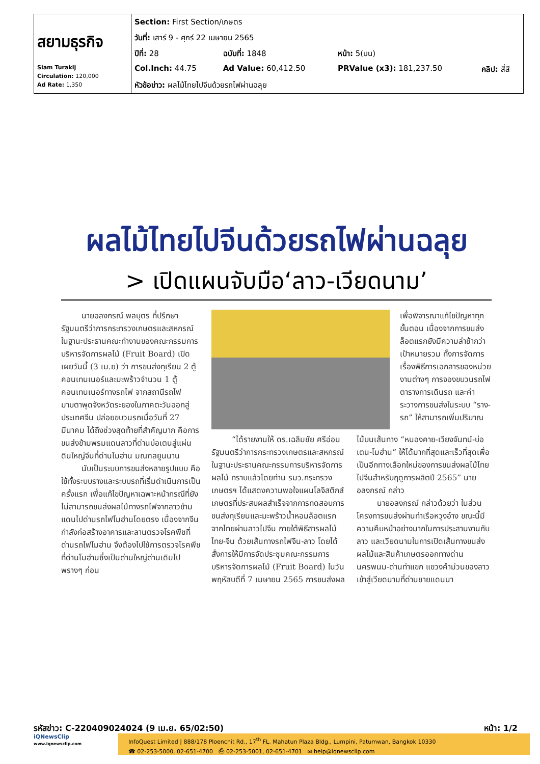| สยามธุรกิจ Siam Turakij Circulation: 120,000 Ad Rate: 1,350 | Section: First Section/เกษตร | | | |
| | วันที่: เสาร์ 9 - ศุกร์ 22 เมษายน 2565 | | | |
| | ปีที่: 28 | ฉบับที่: 1848 | หน้า: 5(บน) | |
| | Col.Inch: 44.75 | Ad Value: 60,412.50 | PRValue (x3): 181,237.50 | คลิป: สี่สี |
| | หัวข้อข่าว: ผลไม้ไทยไปจีนด้วยรถไฟผ่านฉลุย | | | |
ผลไม้ไทยไปจีนด้วยรถไฟผ่านฉลุย
> เปิดแผนจับมือ‘ลาว-เวียดนาม’
นายอลงกรณ์ พลบุตร ที่ปรึกษารัฐมนตรีว่าการกระทรวงเกษตรและสหกรณ์ ในฐานะประธานคณะทำงานของคณะกรรมการบริหารจัดการผลไม้ (Fruit Board) เปิดเผยวันนี้ (3 เม.ย) ว่า การขนส่งทุเรียน 2 ตู้คอนเทนเนอร์และมะพร้าวจำนวน 1 ตู้คอนเทนเนอร์ทางรถไฟ จากสถานีรถไฟมาบตาพุดจังหวัดระยองในภาคตะวันออกสู่ประเทศจีน ปล่อยขบวนรถเมื่อวันที่ 27 มีนาคม ได้ถึงช่วงสุดท้ายที่สำคัญมาก คือการขนส่งข้ามพรมแดนลาวที่ด่านบ่อเตนสู่แผ่นดินใหญ่จีนที่ด่านโมฮ่าน มณฑลยูนนาน
นับเป็นระบบการขนส่งหลายรูปแบบ คือใช้ทั้งระบบรางและระบบรถที่เริ่มดำเนินการเป็นครั้งแรก เพื่อแก้ไขปัญหาเฉพาะหน้ากรณีที่ยังไม่สามารถขนส่งผลไม้ทางรถไฟจากลาวข้ามแดนไปด่านรถไฟโมฮ่านโดยตรง เนื่องจากจีนกำลังก่อสร้างอาคารและลานตรวจโรคพืชที่ด่านรถไฟโมฮ่าน จึงต้องไปใช้การตรวจโรคพืชที่ด่านโมฮ่านซึ่งเป็นด่านใหญ่ด่านเดิมไปพรางๆ ก่อน
เพื่อพิจารณาแก้ไขปัญหาทุกขั้นตอน เนื่องจากการขนส่งล็อตแรกยังมีความล่าช้ากว่าเป้าหมายรวม ทั้งการจัดการเรื่องพิธีการเอกสารของหน่วยงานต่างๆ การจองขบวนรถไฟ ตารางการเดินรถ และค่าระวางการขนส่งในระบบ “ราง-รถ” ให้สามารถเพิ่มปริมาณ
“ได้รายงานให้ ดร.เฉลิมชัย ศรีอ่อน รัฐมนตรีว่าการกระทรวงเกษตรและสหกรณ์ ในฐานะประธานคณะกรรมการบริหารจัดการผลไม้ ทราบแล้วโดยท่าน รมว.กระทรวงเกษตรฯ ได้แสดงความพอใจแผนโลจิสติกส์เกษตรที่ประสบผลสำเร็จจากการทดสอบการขนส่งทุเรียนและมะพร้าวน้ำหอมล็อตแรกจากไทยผ่านลาวไปจีน ภายใต้พิธีสารผลไม้ไทย-จีน ด้วยเส้นทางรถไฟจีน-ลาว โดยได้สั่งการให้มีการจัดประชุมคณะกรรมการบริหารจัดการผลไม้ (Fruit Board) ในวันพฤหัสบดีที่ 7 เมษายน 2565 การขนส่งผลไม้บนเส้นทาง “หนองคาย-เวียงจันทน์-บ่อเตน-โมฮ่าน” ให้ได้มากที่สุดและเร็วที่สุดเพื่อเป็นอีกทางเลือกใหม่ของการขนส่งผลไม้ไทยไปจีนสำหรับฤดูการผลิตปี 2565” นายอลงกรณ์ กล่าว
นายอลงกรณ์ กล่าวด้วยว่า ในส่วนโครงการขนส่งผ่านท่าเรือหวุงอ๋าง ขณะนี้มีความคืบหน้าอย่างมากในการประสานงานกับลาว และเวียดนามในการเปิดเส้นทางขนส่งผลไม้และสินค้าเกษตรออกทางด่านนครพนม-ด่านท่าแขก แขวงคำม่วนของลาว เข้าสู่เวียดนามที่ด่านชายแดนนา
รหัสข่าว: C-220409024024 (9 เม.ย. 65/02:50) หน้า: 1/2
iQNewsClip
www.iqnewsclip.com
InfoQuest Limited | 888/178 Ploenchit Rd., 17<sup>th</sup> FL. Mahatun Plaza Bldg., Lumpini, Patumwan, Bangkok 10330
☎ 02-253-5000, 02-651-4700 ⎙ 02-253-5001, 02-651-4701 ✉ help@iqnewsclip.com